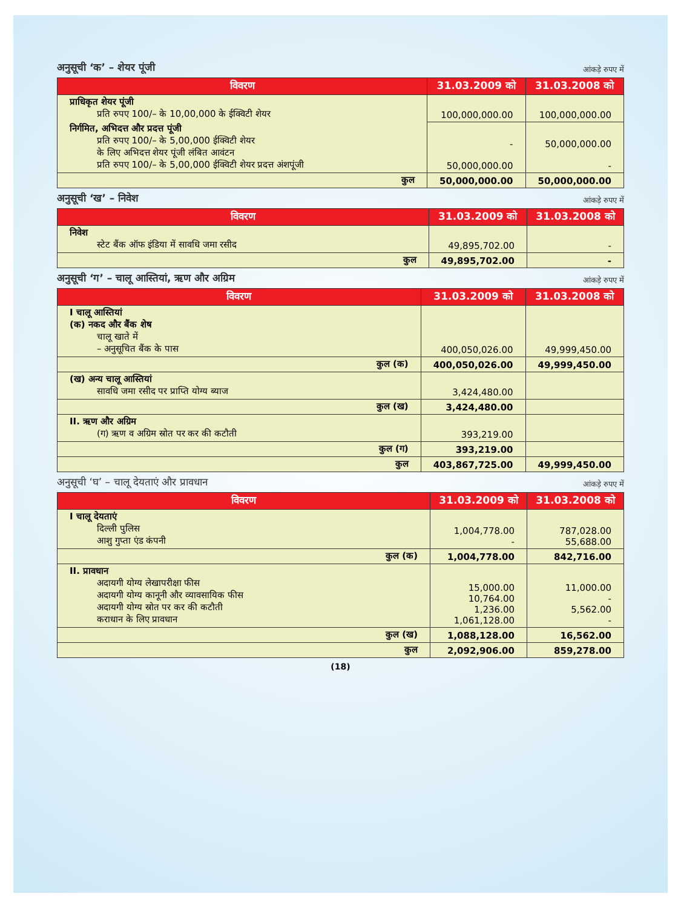अनुसूची ‘क’ – शेयर पूंजी आंकड़े रुपए में
| विवरण | 31.03.2009 को | 31.03.2008 को |
| --- | --- | --- |
| प्राधिकृत शेयर पूंजी प्रति रुपए 100/– के 10,00,000 के ईक्विटी शेयर | 100,000,000.00 | 100,000,000.00 |
| निर्गमित, अभिदत्त और प्रदत्त पूंजी प्रति रुपए 100/– के 5,00,000 ईक्विटी शेयर के लिए अभिदत्त शेयर पूंजी लंबित आवंटन प्रति रुपए 100/– के 5,00,000 ईक्विटी शेयर प्रदत्त अंशपूंजी | - 50,000,000.00 | 50,000,000.00 - |
| कुल | 50,000,000.00 | 50,000,000.00 |
अनुसूची ‘ख’ – निवेश आंकड़े रुपए में
| विवरण | 31.03.2009 को | 31.03.2008 को |
| --- | --- | --- |
| निवेश स्टेट बैंक ऑफ इंडिया में सावधि जमा रसीद | 49,895,702.00 | - |
| कुल | 49,895,702.00 | - |
अनुसूची ‘ग’ – चालू आस्तियां, ऋण और अग्रिम आंकड़े रुपए में
| विवरण | 31.03.2009 को | 31.03.2008 को |
| --- | --- | --- |
| I चालू आस्तियां (क) नकद और बैंक शेष चालू खाते में – अनुसूचित बैंक के पास | 400,050,026.00 | 49,999,450.00 |
| कुल (क) | 400,050,026.00 | 49,999,450.00 |
| (ख) अन्य चालू आस्तियां सावधि जमा रसीद पर प्राप्ति योग्य ब्याज | 3,424,480.00 | |
| कुल (ख) | 3,424,480.00 | |
| II. ऋण और अग्रिम (ग) ऋण व अग्रिम स्रोत पर कर की कटौती | 393,219.00 | |
| कुल (ग) | 393,219.00 | |
| कुल | 403,867,725.00 | 49,999,450.00 |
अनुसूची ‘घ’ – चालू देयताएं और प्रावधान आंकड़े रुपए में
| विवरण | 31.03.2009 को | 31.03.2008 को |
| --- | --- | --- |
| I चालू देयताएं दिल्ली पुलिस आशु गुप्ता एंड कंपनी | 1,004,778.00 - | 787,028.00 55,688.00 |
| कुल (क) | 1,004,778.00 | 842,716.00 |
| II. प्रावधान अदायगी योग्य लेखापरीक्षा फीस अदायगी योग्य कानूनी और व्यावसायिक फीस अदायगी योग्य स्रोत पर कर की कटौती कराधान के लिए प्रावधान | 15,000.00 10,764.00 1,236.00 1,061,128.00 | 11,000.00 - 5,562.00 - |
| कुल (ख) | 1,088,128.00 | 16,562.00 |
| कुल | 2,092,906.00 | 859,278.00 |
(18)